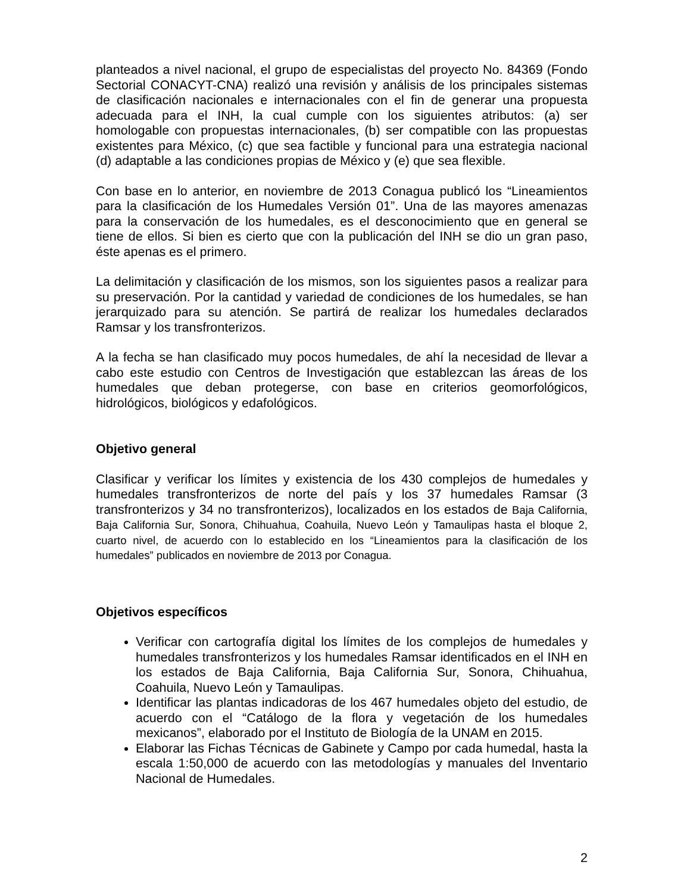planteados a nivel nacional, el grupo de especialistas del proyecto No. 84369 (Fondo Sectorial CONACYT-CNA) realizó una revisión y análisis de los principales sistemas de clasificación nacionales e internacionales con el fin de generar una propuesta adecuada para el INH, la cual cumple con los siguientes atributos: (a) ser homologable con propuestas internacionales, (b) ser compatible con las propuestas existentes para México, (c) que sea factible y funcional para una estrategia nacional (d) adaptable a las condiciones propias de México y (e) que sea flexible.
Con base en lo anterior, en noviembre de 2013 Conagua publicó los “Lineamientos para la clasificación de los Humedales Versión 01”. Una de las mayores amenazas para la conservación de los humedales, es el desconocimiento que en general se tiene de ellos. Si bien es cierto que con la publicación del INH se dio un gran paso, éste apenas es el primero.
La delimitación y clasificación de los mismos, son los siguientes pasos a realizar para su preservación. Por la cantidad y variedad de condiciones de los humedales, se han jerarquizado para su atención. Se partirá de realizar los humedales declarados Ramsar y los transfronterizos.
A la fecha se han clasificado muy pocos humedales, de ahí la necesidad de llevar a cabo este estudio con Centros de Investigación que establezcan las áreas de los humedales que deban protegerse, con base en criterios geomorfológicos, hidrológicos, biológicos y edafológicos.
Objetivo general
Clasificar y verificar los límites y existencia de los 430 complejos de humedales y humedales transfronterizos de norte del país y los 37 humedales Ramsar (3 transfronterizos y 34 no transfronterizos), localizados en los estados de Baja California, Baja California Sur, Sonora, Chihuahua, Coahuila, Nuevo León y Tamaulipas hasta el bloque 2, cuarto nivel, de acuerdo con lo establecido en los “Lineamientos para la clasificación de los humedales” publicados en noviembre de 2013 por Conagua.
Objetivos específicos
Verificar con cartografía digital los límites de los complejos de humedales y humedales transfronterizos y los humedales Ramsar identificados en el INH en los estados de Baja California, Baja California Sur, Sonora, Chihuahua, Coahuila, Nuevo León y Tamaulipas.
Identificar las plantas indicadoras de los 467 humedales objeto del estudio, de acuerdo con el “Catálogo de la flora y vegetación de los humedales mexicanos”, elaborado por el Instituto de Biología de la UNAM en 2015.
Elaborar las Fichas Técnicas de Gabinete y Campo por cada humedal, hasta la escala 1:50,000 de acuerdo con las metodologías y manuales del Inventario Nacional de Humedales.
2